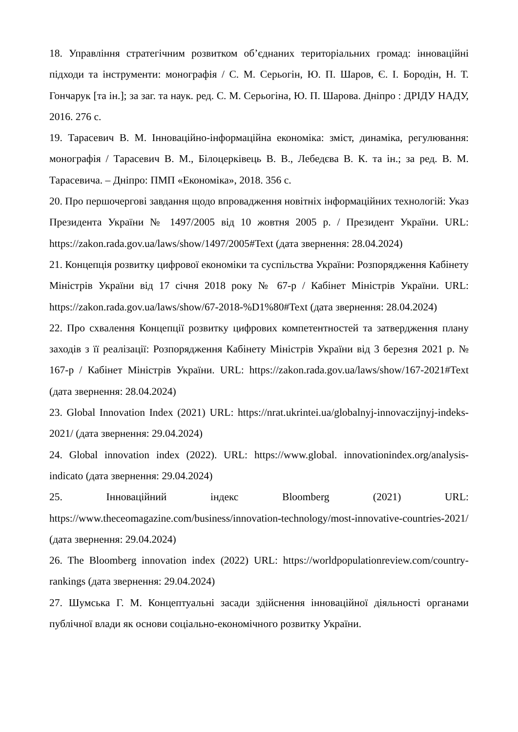18. Управління стратегічним розвитком об’єднаних територіальних громад: інноваційні підходи та інструменти: монографія / С. М. Серьогін, Ю. П. Шаров, Є. І. Бородін, Н. Т. Гончарук [та ін.]; за заг. та наук. ред. С. М. Серьогіна, Ю. П. Шарова. Дніпро : ДРІДУ НАДУ, 2016. 276 с.
19. Тарасевич В. М. Інноваційно-інформаційна економіка: зміст, динаміка, регулювання: монографія / Тарасевич В. М., Білоцерківець В. В., Лебедєва В. К. та ін.; за ред. В. М. Тарасевича. – Дніпро: ПМП «Економіка», 2018. 356 с.
20. Про першочергові завдання щодо впровадження новітніх інформаційних технологій: Указ Президента України № 1497/2005 від 10 жовтня 2005 р. / Президент України. URL: https://zakon.rada.gov.ua/laws/show/1497/2005#Text (дата звернення: 28.04.2024)
21. Концепція розвитку цифрової економіки та суспільства України: Розпорядження Кабінету Міністрів України від 17 січня 2018 року № 67-р / Кабінет Міністрів України. URL: https://zakon.rada.gov.ua/laws/show/67-2018-%D1%80#Text (дата звернення: 28.04.2024)
22. Про схвалення Концепції розвитку цифрових компетентностей та затвердження плану заходів з її реалізації: Розпорядження Кабінету Міністрів України від 3 березня 2021 р. № 167-р / Кабінет Міністрів України. URL: https://zakon.rada.gov.ua/laws/show/167-2021#Text (дата звернення: 28.04.2024)
23. Global Innovation Index (2021) URL: https://nrat.ukrintei.ua/globalnyj-innovaczijnyj-indeks-2021/ (дата звернення: 29.04.2024)
24. Global innovation index (2022). URL: https://www.global. innovationindex.org/analysis-indicato (дата звернення: 29.04.2024)
25. Інноваційний індекс Bloomberg (2021) URL: https://www.theceomagazine.com/business/innovation-technology/most-innovative-countries-2021/ (дата звернення: 29.04.2024)
26. The Bloomberg innovation index (2022) URL: https://worldpopulationreview.com/country-rankings (дата звернення: 29.04.2024)
27. Шумська Г. М. Концептуальні засади здійснення інноваційної діяльності органами публічної влади як основи соціально-економічного розвитку України.